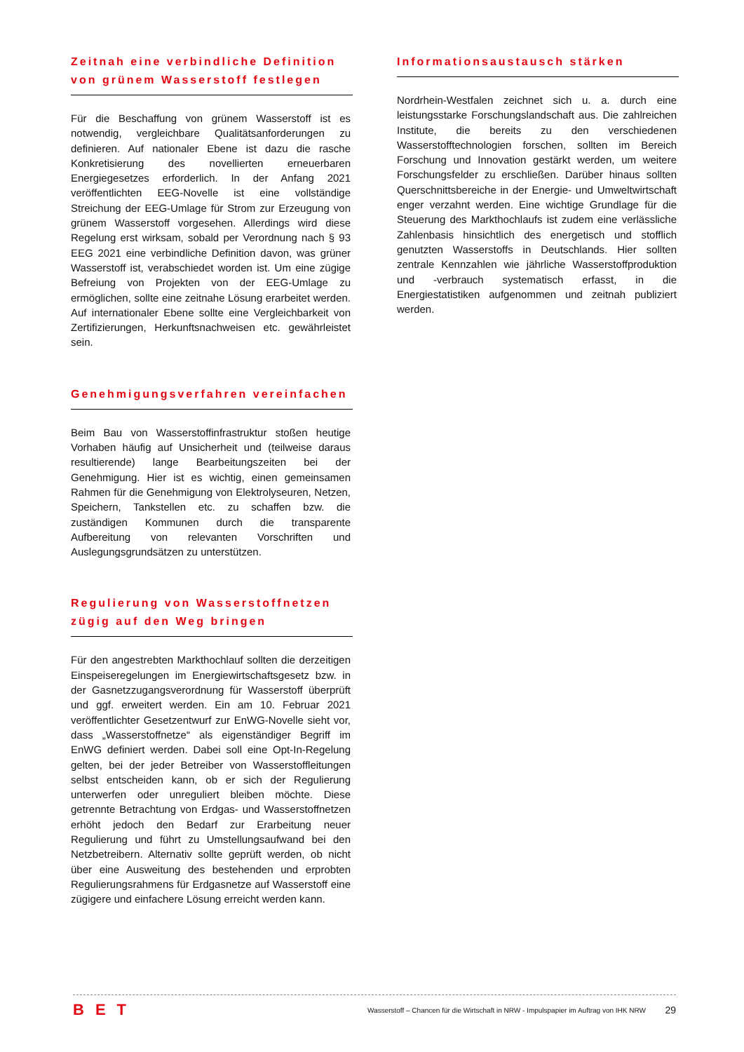Zeitnah eine verbindliche Definition von grünem Wasserstoff festlegen
Für die Beschaffung von grünem Wasserstoff ist es notwendig, vergleichbare Qualitätsanforderungen zu definieren. Auf nationaler Ebene ist dazu die rasche Konkretisierung des novellierten erneuerbaren Energiegesetzes erforderlich. In der Anfang 2021 veröffentlichten EEG-Novelle ist eine vollständige Streichung der EEG-Umlage für Strom zur Erzeugung von grünem Wasserstoff vorgesehen. Allerdings wird diese Regelung erst wirksam, sobald per Verordnung nach § 93 EEG 2021 eine verbindliche Definition davon, was grüner Wasserstoff ist, verabschiedet worden ist. Um eine zügige Befreiung von Projekten von der EEG-Umlage zu ermöglichen, sollte eine zeitnahe Lösung erarbeitet werden. Auf internationaler Ebene sollte eine Vergleichbarkeit von Zertifizierungen, Herkunftsnachweisen etc. gewährleistet sein.
Genehmigungsverfahren vereinfachen
Beim Bau von Wasserstoffinfrastruktur stoßen heutige Vorhaben häufig auf Unsicherheit und (teilweise daraus resultierende) lange Bearbeitungszeiten bei der Genehmigung. Hier ist es wichtig, einen gemeinsamen Rahmen für die Genehmigung von Elektrolyseuren, Netzen, Speichern, Tankstellen etc. zu schaffen bzw. die zuständigen Kommunen durch die transparente Aufbereitung von relevanten Vorschriften und Auslegungsgrundsätzen zu unterstützen.
Regulierung von Wasserstoffnetzen zügig auf den Weg bringen
Für den angestrebten Markthochlauf sollten die derzeitigen Einspeiseregelungen im Energiewirtschaftsgesetz bzw. in der Gasnetzzugangsverordnung für Wasserstoff überprüft und ggf. erweitert werden. Ein am 10. Februar 2021 veröffentlichter Gesetzentwurf zur EnWG-Novelle sieht vor, dass „Wasserstoffnetze“ als eigenständiger Begriff im EnWG definiert werden. Dabei soll eine Opt-In-Regelung gelten, bei der jeder Betreiber von Wasserstoffleitungen selbst entscheiden kann, ob er sich der Regulierung unterwerfen oder unreguliert bleiben möchte. Diese getrennte Betrachtung von Erdgas- und Wasserstoffnetzen erhöht jedoch den Bedarf zur Erarbeitung neuer Regulierung und führt zu Umstellungsaufwand bei den Netzbetreibern. Alternativ sollte geprüft werden, ob nicht über eine Ausweitung des bestehenden und erprobten Regulierungsrahmens für Erdgasnetze auf Wasserstoff eine zügigere und einfachere Lösung erreicht werden kann.
Informationsaustausch stärken
Nordrhein-Westfalen zeichnet sich u. a. durch eine leistungsstarke Forschungslandschaft aus. Die zahlreichen Institute, die bereits zu den verschiedenen Wasserstofftechnologien forschen, sollten im Bereich Forschung und Innovation gestärkt werden, um weitere Forschungsfelder zu erschließen. Darüber hinaus sollten Querschnittsbereiche in der Energie- und Umweltwirtschaft enger verzahnt werden. Eine wichtige Grundlage für die Steuerung des Markthochlaufs ist zudem eine verlässliche Zahlenbasis hinsichtlich des energetisch und stofflich genutzten Wasserstoffs in Deutschlands. Hier sollten zentrale Kennzahlen wie jährliche Wasserstoffproduktion und -verbrauch systematisch erfasst, in die Energiestatistiken aufgenommen und zeitnah publiziert werden.
BET
Wasserstoff – Chancen für die Wirtschaft in NRW - Impulspapier im Auftrag von IHK NRW
29